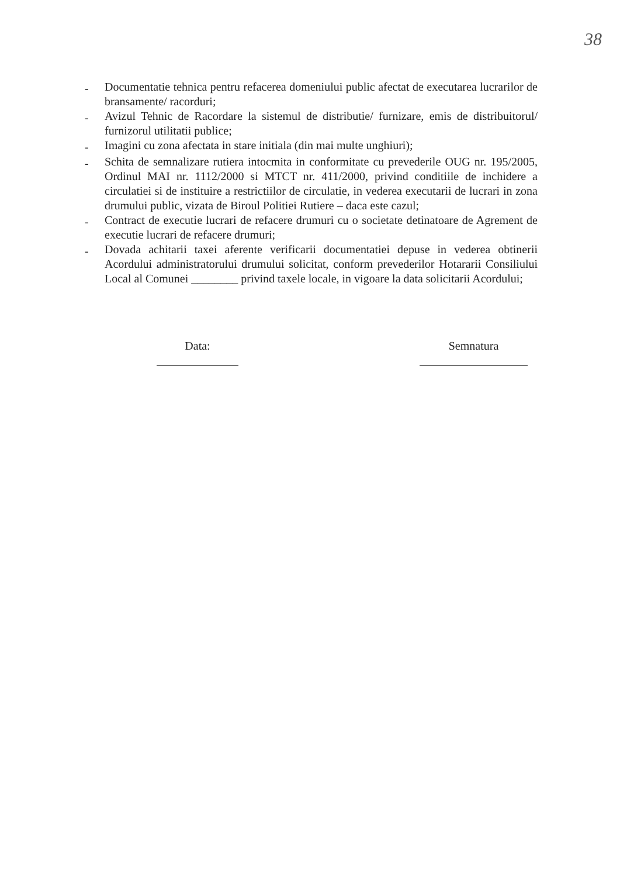38
- Documentatie tehnica pentru refacerea domeniului public afectat de executarea lucrarilor de bransamente/ racorduri;
- Avizul Tehnic de Racordare la sistemul de distributie/ furnizare, emis de distribuitorul/ furnizorul utilitatii publice;
- Imagini cu zona afectata in stare initiala (din mai multe unghiuri);
- Schita de semnalizare rutiera intocmita in conformitate cu prevederile OUG nr. 195/2005, Ordinul MAI nr. 1112/2000 si MTCT nr. 411/2000, privind conditiile de inchidere a circulatiei si de instituire a restrictiilor de circulatie, in vederea executarii de lucrari in zona drumului public, vizata de Biroul Politiei Rutiere – daca este cazul;
- Contract de executie lucrari de refacere drumuri cu o societate detinatoare de Agrement de executie lucrari de refacere drumuri;
- Dovada achitarii taxei aferente verificarii documentatiei depuse in vederea obtinerii Acordului administratorului drumului solicitat, conform prevederilor Hotararii Consiliului Local al Comunei ________ privind taxele locale, in vigoare la data solicitarii Acordului;
Data: Semnatura